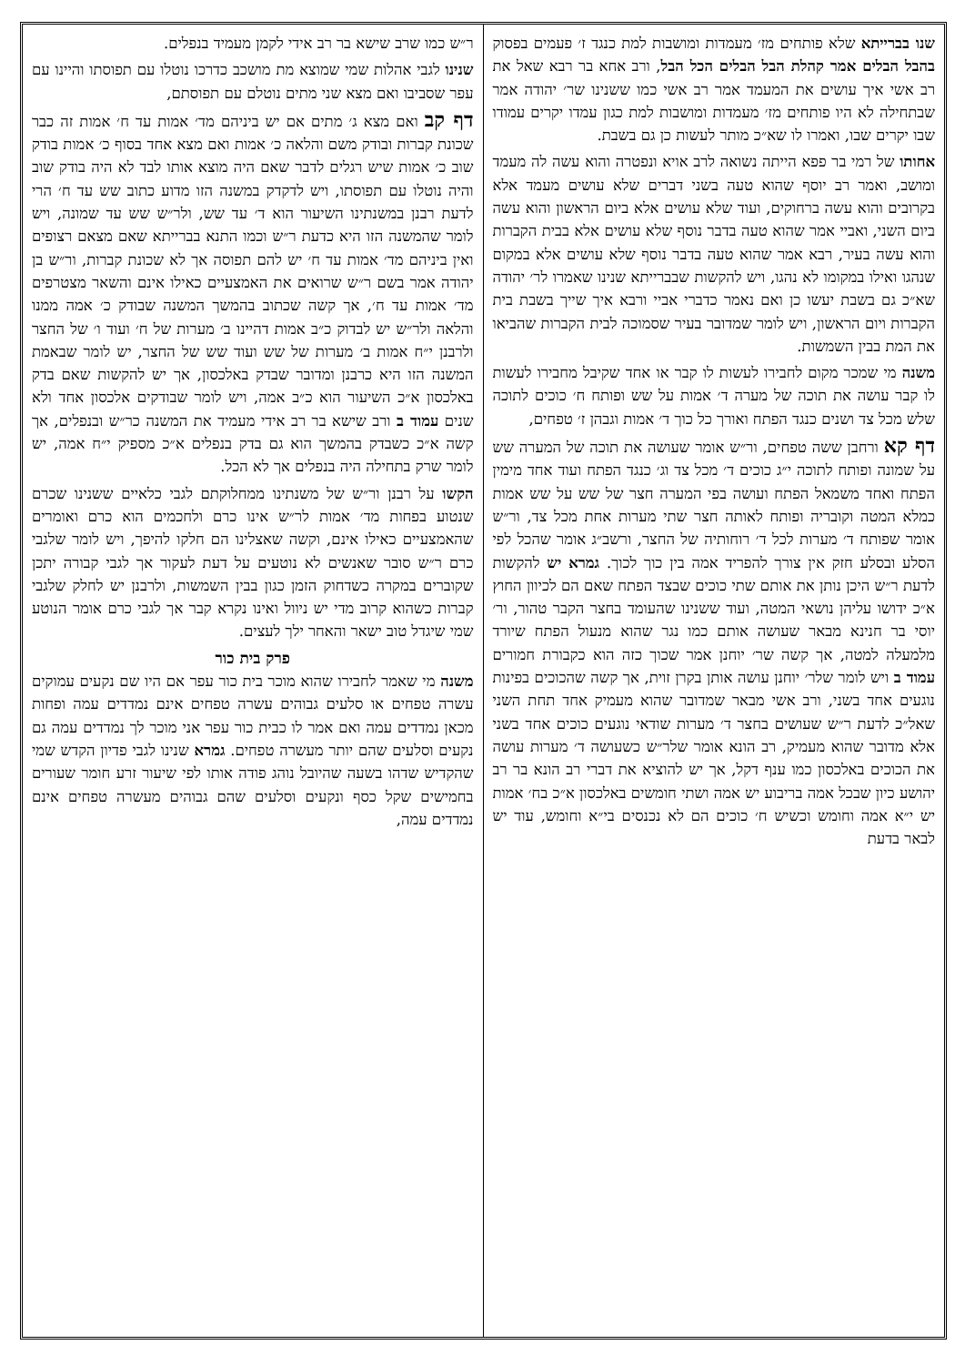שנו בברייתא שלא פותחים מז׳ מעמדות ומושבות למת כנגד ז׳ פעמים בפסוק בהבל הבלים אמר קהלת הבל הבלים הכל הבל, ורב אחא בר רבא שאל את רב אשי איך עושים את המעמד אמר רב אשי כמו ששנינו שר׳ יהודה אמר שבתחילה לא היו פותחים מז׳ מעמדות ומושבות למת כגון עמדו יקרים עמודו שבו יקרים שבו, ואמרו לו שא״כ מותר לעשות כן גם בשבת.
אחותו של רמי בר פפא הייתה נשואה לרב אויא ונפטרה והוא עשה לה מעמד ומושב, ואמר רב יוסף שהוא טעה בשני דברים שלא עושים מעמד אלא בקרובים והוא עשה ברחוקים, ועוד שלא עושים אלא ביום הראשון והוא עשה ביום השני, ואביי אמר שהוא טעה בדבר נוסף שלא עושים אלא בבית הקברות והוא עשה בעיר, רבא אמר שהוא טעה בדבר נוסף שלא עושים אלא במקום שנהגו ואילו במקומו לא נהגו, ויש להקשות שבברייתא שנינו שאמרו לר׳ יהודה שא״כ גם בשבת יעשו כן ואם נאמר כדברי אביי ורבא איך שייך בשבת בית הקברות ויום הראשון, ויש לומר שמדובר בעיר שסמוכה לבית הקברות שהביאו את המת בבין השמשות.
משנה מי שמכר מקום לחבירו לעשות לו קבר או אחד שקיבל מחבירו לעשות לו קבר עושה את תוכה של מערה ד׳ אמות על שש ופותח ח׳ כוכים לתוכה שלש מכל צד ושנים כנגד הפתח ואורך כל כוך ד׳ אמות וגבהן ז׳ טפחים,
דף קא ורחבן ששה טפחים, ור״ש אומר שעושה את תוכה של המערה שש על שמונה ופותח לתוכה י״ג כוכים ד׳ מכל צד וג׳ כנגד הפתח ועוד אחד מימין הפתח ואחד משמאל הפתח ועושה בפי המערה חצר של שש על שש אמות כמלא המטה וקובריה ופותח לאותה חצר שתי מערות אחת מכל צד, ור״ש אומר שפותח ד׳ מערות לכל ד׳ רוחותיה של החצר, ורשב״ג אומר שהכל לפי הסלע ובסלע חזק אין צורך להפריד אמה בין כוך לכוך. גמרא יש להקשות לדעת ר״ש היכן נותן את אותם שתי כוכים שבצד הפתח שאם הם לכיוון החוץ א״כ ידושו עליהן נושאי המטה, ועוד ששנינו שהעומד בחצר הקבר טהור, ור׳ יוסי בר חנינא מבאר שעושה אותם כמו נגר שהוא מנעול הפתח שיורד מלמעלה למטה, אך קשה שר׳ יוחנן אמר שכוך כזה הוא כקבורת חמורים עמוד ב ויש לומר שלר׳ יוחנן עושה אותן בקרן זוית, אך קשה שהכוכים בפינות נוגעים אחד בשני, ורב אשי מבאר שמדובר שהוא מעמיק אחד תחת השני שאל״כ לדעת ר״ש שעושים בחצר ד׳ מערות שודאי נוגעים כוכים אחד בשני אלא מדובר שהוא מעמיק, רב הונא אומר שלר״ש כשעושה ד׳ מערות עושה את הכוכים באלכסון כמו ענף דקל, אך יש להוציא את דברי רב הונא בר רב יהושע כיון שבכל אמה בריבוע יש אמה ושתי חומשים באלכסון א״כ בח׳ אמות יש י״א אמה וחומש וכשיש ח׳ כוכים הם לא נכנסים בי״א וחומש, עוד יש לבאר בדעת
ר״ש כמו שרב שישא בר רב אידי לקמן מעמיד בנפלים.
שנינו לגבי אהלות שמי שמוצא מת מושכב כדרכו נוטלו עם תפוסתו והיינו עם עפר שסביבו ואם מצא שני מתים נוטלם עם תפוסתם,
דף קב ואם מצא ג׳ מתים אם יש ביניהם מד׳ אמות עד ח׳ אמות זה כבר שכונת קברות ובודק משם והלאה כ׳ אמות ואם מצא אחד בסוף כ׳ אמות בודק שוב כ׳ אמות שיש רגלים לדבר שאם היה מוצא אותו לבד לא היה בודק שוב והיה נוטלו עם תפוסתו, ויש לדקדק במשנה הזו מדוע כתוב שש עד ח׳ הרי לדעת רבנן במשנתינו השיעור הוא ד׳ עד שש, ולר״ש שש עד שמונה, ויש לומר שהמשנה הזו היא כדעת ר״ש וכמו התנא בברייתא שאם מצאם רצופים ואין ביניהם מד׳ אמות עד ח׳ יש להם תפוסה אך לא שכונת קברות, ור״ש בן יהודה אמר בשם ר״ש שרואים את האמצעיים כאילו אינם והשאר מצטרפים מד׳ אמות עד ח׳, אך קשה שכתוב בהמשך המשנה שבודק כ׳ אמה ממנו והלאה ולר״ש יש לבדוק כ״ב אמות דהיינו ב׳ מערות של ח׳ ועוד ו׳ של החצר ולרבנן י״ח אמות ב׳ מערות של שש ועוד שש של החצר, יש לומר שבאמת המשנה הזו היא כרבנן ומדובר שבדק באלכסון, אך יש להקשות שאם בדק באלכסון א״כ השיעור הוא כ״ב אמה, ויש לומר שבודקים אלכסון אחד ולא שנים עמוד ב ורב שישא בר רב אידי מעמיד את המשנה כר״ש ובנפלים, אך קשה א״כ כשבדק בהמשך הוא גם בדק בנפלים א״כ מספיק י״ח אמה, יש לומר שרק בתחילה היה בנפלים אך לא הכל.
הקשו על רבנן ור״ש של משנתינו ממחלוקתם לגבי כלאיים ששנינו שכרם שנטוע בפחות מד׳ אמות לר״ש אינו כרם ולחכמים הוא כרם ואומרים שהאמצעיים כאילו אינם, וקשה שאצלינו הם חלקו להיפך, ויש לומר שלגבי כרם ר״ש סובר שאנשים לא נוטעים על דעת לעקור אך לגבי קבורה יתכן שקוברים במקרה כשדחוק הזמן כגון בבין השמשות, ולרבנן יש לחלק שלגבי קברות כשהוא קרוב מדי יש ניוול ואינו נקרא קבר אך לגבי כרם אומר הנוטע שמי שיגדל טוב ישאר והאחר ילך לעצים.
פרק בית כור
משנה מי שאמר לחבירו שהוא מוכר בית כור עפר אם היו שם נקעים עמוקים עשרה טפחים או סלעים גבוהים עשרה טפחים אינם נמדדים עמה ופחות מכאן נמדדים עמה ואם אמר לו כבית כור עפר אני מוכר לך נמדדים עמה גם נקעים וסלעים שהם יותר מעשרה טפחים. גמרא שנינו לגבי פדיון הקדש שמי שהקדיש שדהו בשעה שהיובל נוהג פודה אותו לפי שיעור זרע חומר שעורים בחמישים שקל כסף ונקעים וסלעים שהם גבוהים מעשרה טפחים אינם נמדדים עמה,